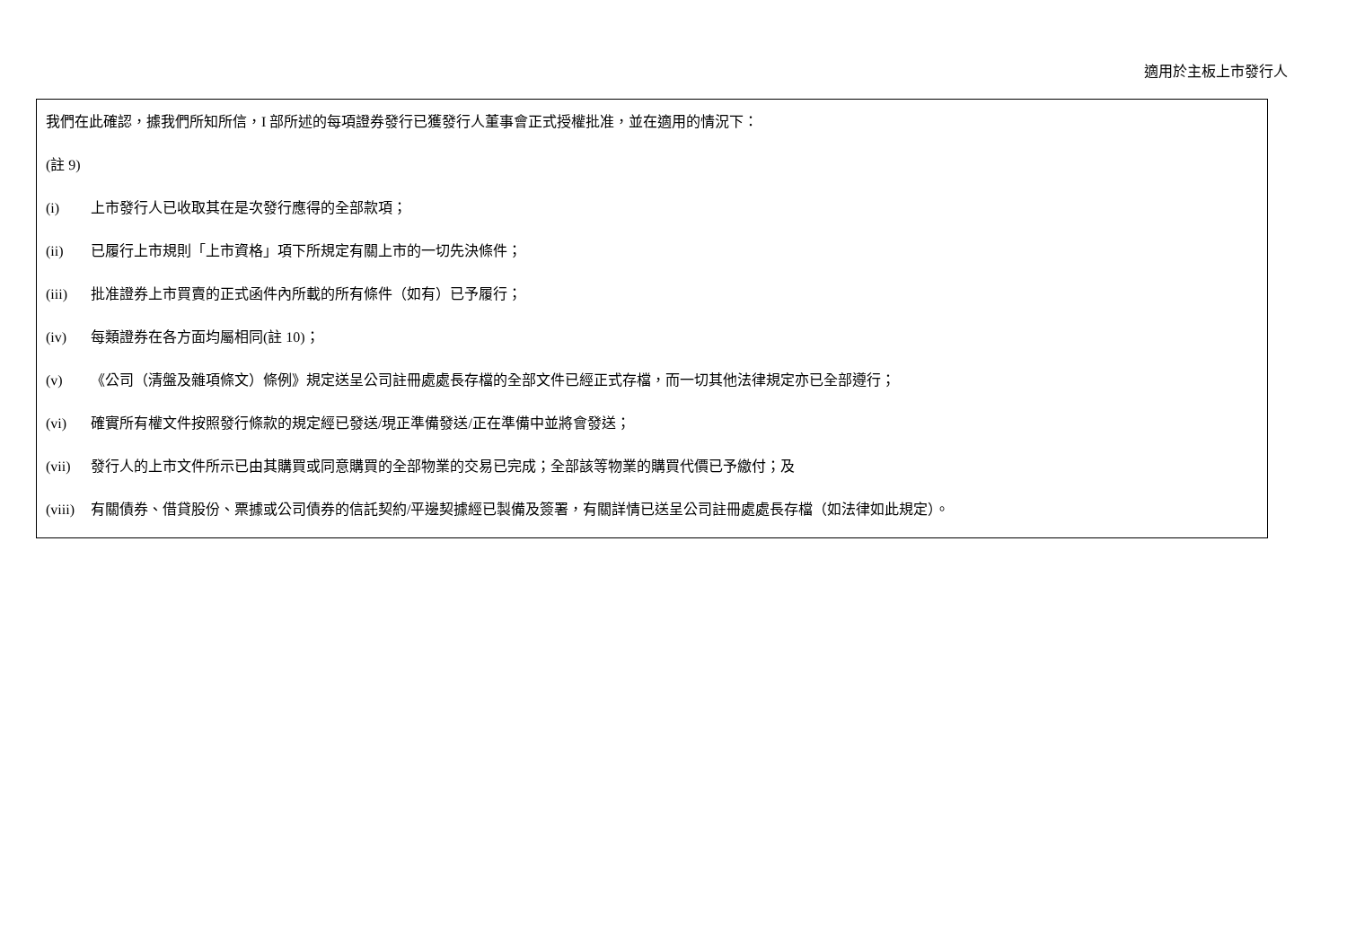適用於主板上市發行人
我們在此確認，據我們所知所信，I 部所述的每項證券發行已獲發行人董事會正式授權批准，並在適用的情況下：
(註 9)
(i) 上市發行人已收取其在是次發行應得的全部款項；
(ii) 已履行上市規則「上市資格」項下所規定有關上市的一切先決條件；
(iii) 批准證券上市買賣的正式函件內所載的所有條件（如有）已予履行；
(iv) 每類證券在各方面均屬相同(註 10)；
(v) 《公司（清盤及雜項條文）條例》規定送呈公司註冊處處長存檔的全部文件已經正式存檔，而一切其他法律規定亦已全部遵行；
(vi) 確實所有權文件按照發行條款的規定經已發送/現正準備發送/正在準備中並將會發送；
(vii) 發行人的上市文件所示已由其購買或同意購買的全部物業的交易已完成；全部該等物業的購買代價已予繳付；及
(viii) 有關債券、借貸股份、票據或公司債券的信託契約/平邊契據經已製備及簽署，有關詳情已送呈公司註冊處處長存檔（如法律如此規定）。